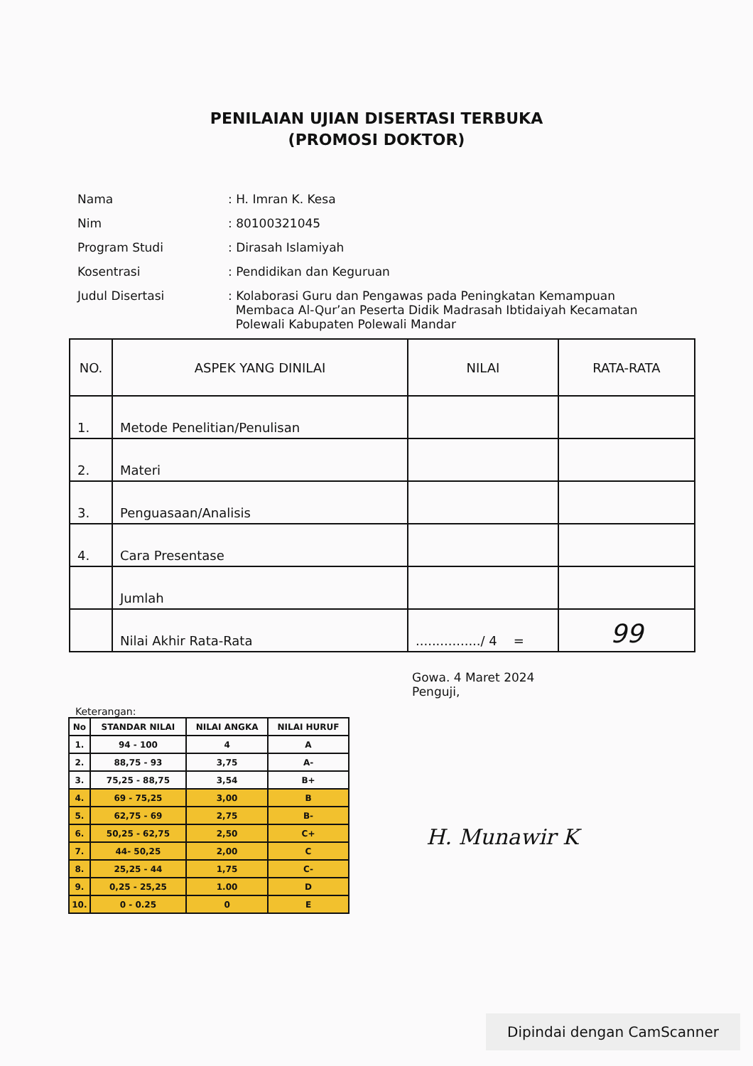PENILAIAN UJIAN DISERTASI TERBUKA
(PROMOSI DOKTOR)
| Nama | : H. Imran K. Kesa |
| Nim | : 80100321045 |
| Program Studi | : Dirasah Islamiyah |
| Kosentrasi | : Pendidikan dan Keguruan |
| Judul Disertasi | : Kolaborasi Guru dan Pengawas pada Peningkatan Kemampuan Membaca Al-Qur’an Peserta Didik Madrasah Ibtidaiyah Kecamatan Polewali Kabupaten Polewali Mandar |
| NO. | ASPEK YANG DINILAI | NILAI | RATA-RATA |
| --- | --- | --- | --- |
| 1. | Metode Penelitian/Penulisan | | |
| 2. | Materi | | |
| 3. | Penguasaan/Analisis | | |
| 4. | Cara Presentase | | |
| | Jumlah | | |
| | Nilai Akhir Rata-Rata | ................/ 4 = | 99 |
Gowa. 4 Maret 2024
Penguji,
Keterangan:
| No | STANDAR NILAI | NILAI ANGKA | NILAI HURUF |
| --- | --- | --- | --- |
| 1. | 94 - 100 | 4 | A |
| 2. | 88,75 - 93 | 3,75 | A- |
| 3. | 75,25 - 88,75 | 3,54 | B+ |
| 4. | 69 - 75,25 | 3,00 | B |
| 5. | 62,75 - 69 | 2,75 | B- |
| 6. | 50,25 - 62,75 | 2,50 | C+ |
| 7. | 44- 50,25 | 2,00 | C |
| 8. | 25,25 - 44 | 1,75 | C- |
| 9. | 0,25 - 25,25 | 1.00 | D |
| 10. | 0 - 0.25 | 0 | E |
H. Munawir K
Dipindai dengan CamScanner